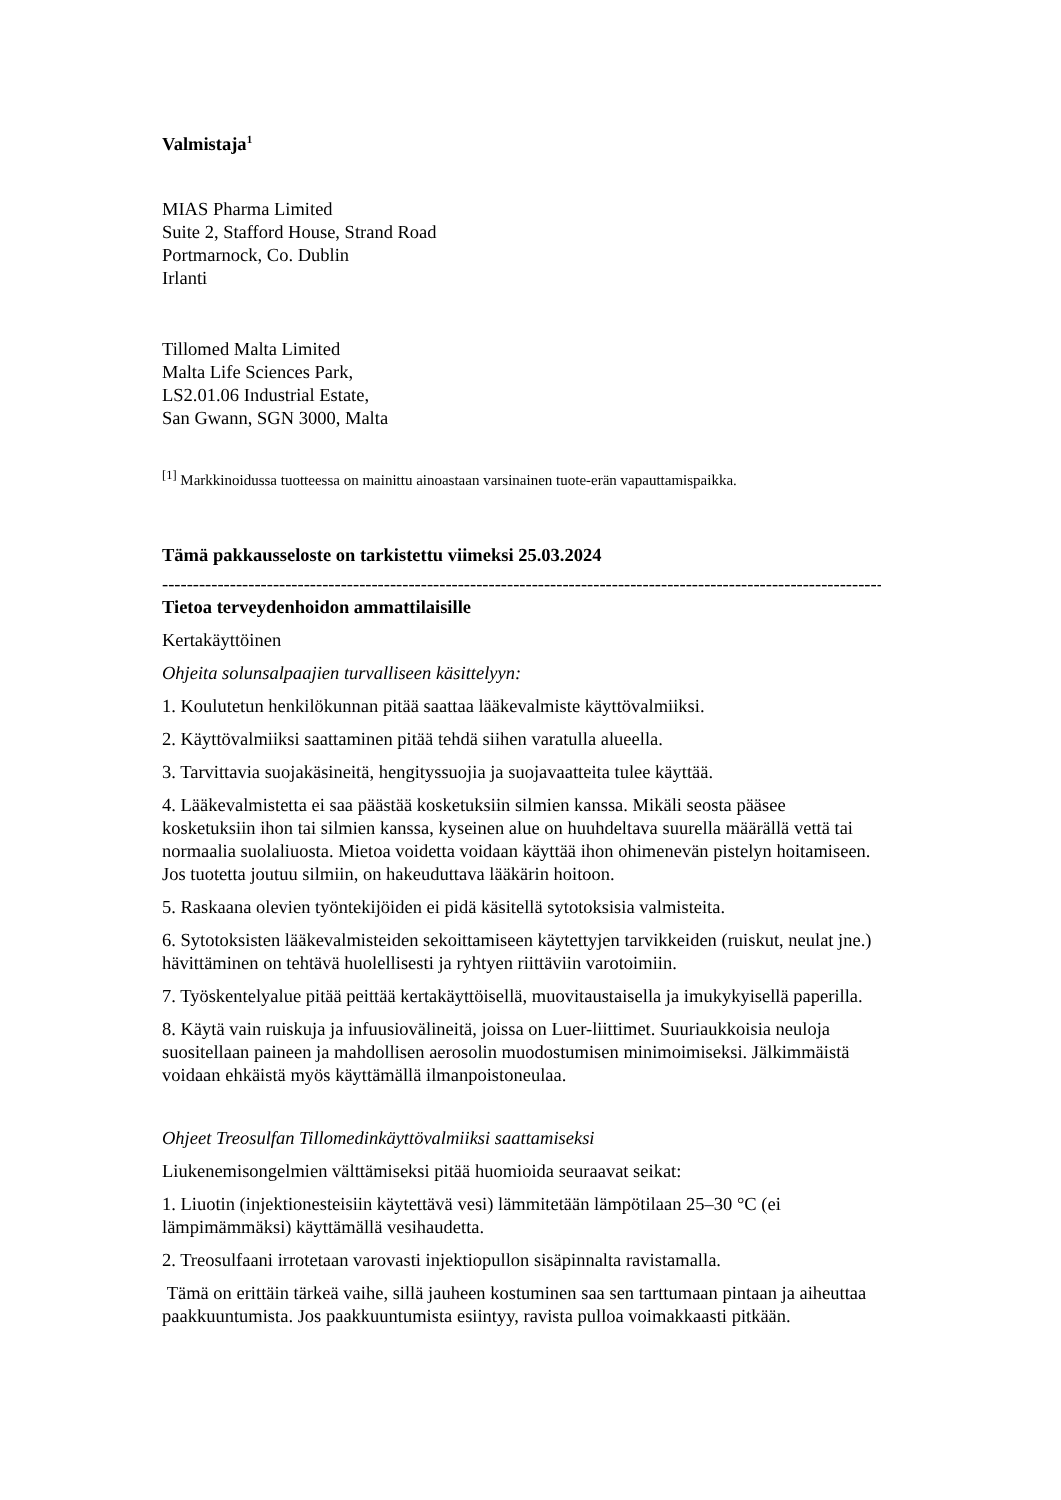Valmistaja<sup>1</sup>
MIAS Pharma Limited
Suite 2, Stafford House, Strand Road
Portmarnock, Co. Dublin
Irlanti
Tillomed Malta Limited
Malta Life Sciences Park,
LS2.01.06 Industrial Estate,
San Gwann, SGN 3000, Malta
<sup>[1]</sup> Markkinoidussa tuotteessa on mainittu ainoastaan varsinainen tuote-erän vapauttamispaikka.
Tämä pakkausseloste on tarkistettu viimeksi 25.03.2024
------------------------------------------------------------------------------------------------------------------------
Tietoa terveydenhoidon ammattilaisille
Kertakäyttöinen
Ohjeita solunsalpaajien turvalliseen käsittelyyn:
1. Koulutetun henkilökunnan pitää saattaa lääkevalmiste käyttövalmiiksi.
2. Käyttövalmiiksi saattaminen pitää tehdä siihen varatulla alueella.
3. Tarvittavia suojakäsineitä, hengityssuojia ja suojavaatteita tulee käyttää.
4. Lääkevalmistetta ei saa päästää kosketuksiin silmien kanssa. Mikäli seosta pääsee kosketuksiin ihon tai silmien kanssa, kyseinen alue on huuhdeltava suurella määrällä vettä tai normaalia suolaliuosta. Mietoa voidetta voidaan käyttää ihon ohimenevän pistelyn hoitamiseen. Jos tuotetta joutuu silmiin, on hakeuduttava lääkärin hoitoon.
5. Raskaana olevien työntekijöiden ei pidä käsitellä sytotoksisia valmisteita.
6. Sytotoksisten lääkevalmisteiden sekoittamiseen käytettyjen tarvikkeiden (ruiskut, neulat jne.) hävittäminen on tehtävä huolellisesti ja ryhtyen riittäviin varotoimiin.
7. Työskentelyalue pitää peittää kertakäyttöisellä, muovitaustaisella ja imukykyisellä paperilla.
8. Käytä vain ruiskuja ja infuusiovälineitä, joissa on Luer-liittimet. Suuriaukkoisia neuloja suositellaan paineen ja mahdollisen aerosolin muodostumisen minimoimiseksi. Jälkimmäistä voidaan ehkäistä myös käyttämällä ilmanpoistoneulaa.
Ohjeet Treosulfan Tillomedinkäyttövalmiiksi saattamiseksi
Liukenemisongelmien välttämiseksi pitää huomioida seuraavat seikat:
1. Liuotin (injektionesteisiin käytettävä vesi) lämmitetään lämpötilaan 25–30 °C (ei lämpimämmäksi) käyttämällä vesihaudetta.
2. Treosulfaani irrotetaan varovasti injektiopullon sisäpinnalta ravistamalla.
Tämä on erittäin tärkeä vaihe, sillä jauheen kostuminen saa sen tarttumaan pintaan ja aiheuttaa paakkuuntumista. Jos paakkuuntumista esiintyy, ravista pulloa voimakkaasti pitkään.